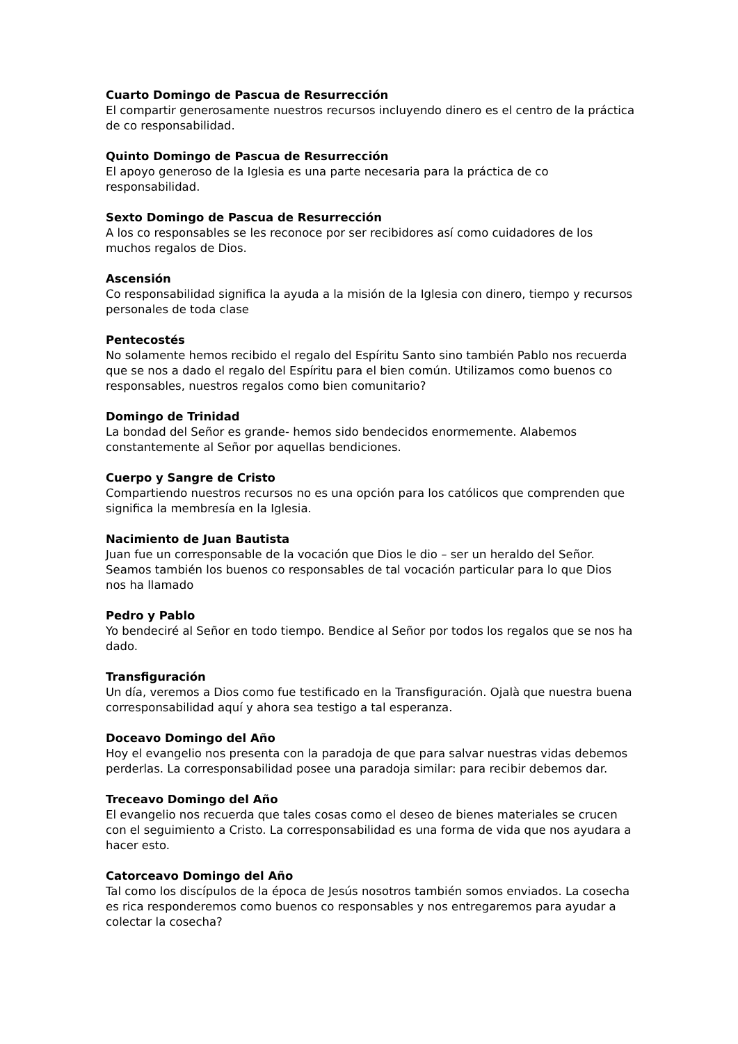Cuarto Domingo de Pascua de Resurrección
El compartir generosamente nuestros recursos incluyendo dinero es el centro de la práctica de co responsabilidad.
Quinto Domingo de Pascua de Resurrección
El apoyo generoso de la Iglesia es una parte necesaria para la práctica de co responsabilidad.
Sexto Domingo de Pascua de Resurrección
A los co responsables se les reconoce por ser recibidores así como cuidadores de los muchos regalos de Dios.
Ascensión
Co responsabilidad significa la ayuda a la misión de la Iglesia con dinero, tiempo y recursos personales de toda clase
Pentecostés
No solamente hemos recibido el regalo del Espíritu Santo sino también Pablo nos recuerda que se nos a dado el regalo del Espíritu para el bien común. Utilizamos como buenos co responsables, nuestros regalos como bien comunitario?
Domingo de Trinidad
La bondad del Señor es grande- hemos sido bendecidos enormemente. Alabemos constantemente al Señor por aquellas bendiciones.
Cuerpo y Sangre de Cristo
Compartiendo nuestros recursos no es una opción para los católicos que comprenden que significa la membresía en la Iglesia.
Nacimiento de Juan Bautista
Juan fue un corresponsable de la vocación que Dios le dio – ser un heraldo del Señor. Seamos también los buenos co responsables de tal vocación particular para lo que Dios nos ha llamado
Pedro y Pablo
Yo bendeciré al Señor en todo tiempo. Bendice al Señor por todos los regalos que se nos ha dado.
Transfiguración
Un día, veremos a Dios como fue testificado en la Transfiguración. Ojalà que nuestra buena corresponsabilidad aquí y ahora sea testigo a tal esperanza.
Doceavo Domingo del Año
Hoy el evangelio nos presenta con la paradoja de que para salvar nuestras vidas debemos perderlas. La corresponsabilidad posee una paradoja similar: para recibir debemos dar.
Treceavo Domingo del Año
El evangelio nos recuerda que tales cosas como el deseo de bienes materiales se crucen con el seguimiento a Cristo. La corresponsabilidad es una forma de vida que nos ayudara a hacer esto.
Catorceavo Domingo del Año
Tal como los discípulos de la época de Jesús nosotros también somos enviados. La cosecha es rica responderemos como buenos co responsables y nos entregaremos para ayudar a colectar la cosecha?